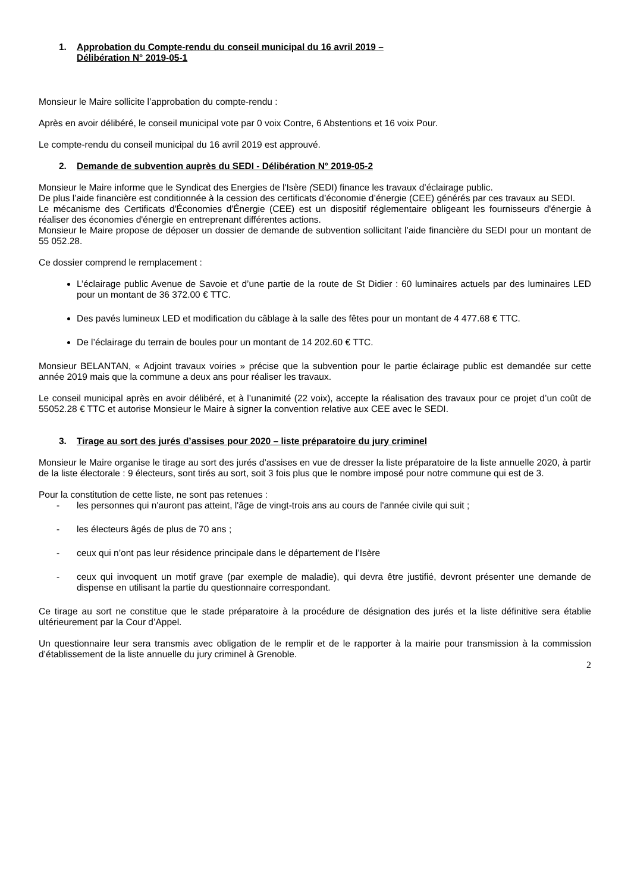1. Approbation du Compte-rendu du conseil municipal du 16 avril 2019 –
Délibération N° 2019-05-1
Monsieur le Maire sollicite l’approbation du compte-rendu :
Après en avoir délibéré, le conseil municipal vote par 0 voix Contre, 6 Abstentions et 16 voix Pour.
Le compte-rendu du conseil municipal du 16 avril 2019 est approuvé.
2. Demande de subvention auprès du SEDI - Délibération N° 2019-05-2
Monsieur le Maire informe que le Syndicat des Energies de l'Isère (SEDI) finance les travaux d’éclairage public.
De plus l’aide financière est conditionnée à la cession des certificats d’économie d’énergie (CEE) générés par ces travaux au SEDI.
Le mécanisme des Certificats d'Économies d'Énergie (CEE) est un dispositif réglementaire obligeant les fournisseurs d'énergie à réaliser des économies d'énergie en entreprenant différentes actions.
Monsieur le Maire propose de déposer un dossier de demande de subvention sollicitant l’aide financière du SEDI pour un montant de 55 052.28.
Ce dossier comprend le remplacement :
L’éclairage public Avenue de Savoie et d’une partie de la route de St Didier : 60 luminaires actuels par des luminaires LED pour un montant de 36 372.00 € TTC.
Des pavés lumineux LED et modification du câblage à la salle des fêtes pour un montant de 4 477.68 € TTC.
De l’éclairage du terrain de boules pour un montant de 14 202.60 € TTC.
Monsieur BELANTAN, « Adjoint travaux voiries » précise que la subvention pour le partie éclairage public est demandée sur cette année 2019 mais que la commune a deux ans pour réaliser les travaux.
Le conseil municipal après en avoir délibéré, et à l’unanimité (22 voix), accepte la réalisation des travaux pour ce projet d’un coût de 55052.28 € TTC et autorise Monsieur le Maire à signer la convention relative aux CEE avec le SEDI.
3. Tirage au sort des jurés d’assises pour 2020 – liste préparatoire du jury criminel
Monsieur le Maire organise le tirage au sort des jurés d’assises en vue de dresser la liste préparatoire de la liste annuelle 2020, à partir de la liste électorale : 9 électeurs, sont tirés au sort, soit 3 fois plus que le nombre imposé pour notre commune qui est de 3.
Pour la constitution de cette liste, ne sont pas retenues :
- les personnes qui n'auront pas atteint, l'âge de vingt-trois ans au cours de l'année civile qui suit ;
- les électeurs âgés de plus de 70 ans ;
- ceux qui n’ont pas leur résidence principale dans le département de l’Isère
- ceux qui invoquent un motif grave (par exemple de maladie), qui devra être justifié, devront présenter une demande de dispense en utilisant la partie du questionnaire correspondant.
Ce tirage au sort ne constitue que le stade préparatoire à la procédure de désignation des jurés et la liste définitive sera établie ultérieurement par la Cour d’Appel.
Un questionnaire leur sera transmis avec obligation de le remplir et de le rapporter à la mairie pour transmission à la commission d’établissement de la liste annuelle du jury criminel à Grenoble.
2